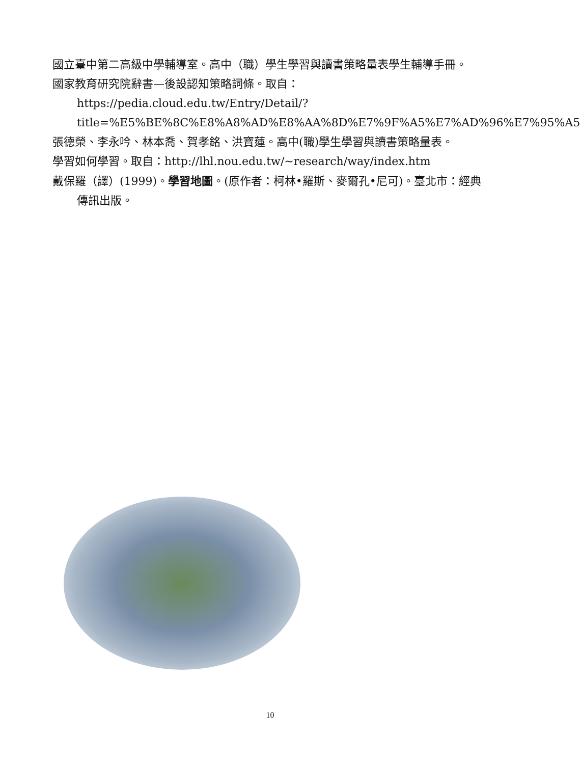國立臺中第二高級中學輔導室。高中（職）學生學習與讀書策略量表學生輔導手冊。
國家教育研究院辭書—後設認知策略詞條。取自：
https://pedia.cloud.edu.tw/Entry/Detail/?title=%E5%BE%8C%E8%A8%AD%E8%AA%8D%E7%9F%A5%E7%AD%96%E7%95%A5
張德榮、李永吟、林本喬、賀孝銘、洪寶蓮。高中(職)學生學習與讀書策略量表。
學習如何學習。取自：http://lhl.nou.edu.tw/~research/way/index.htm
戴保羅（譯）(1999)。學習地圖。(原作者：柯林•羅斯、麥爾孔•尼可)。臺北市：經典傳訊出版。
10